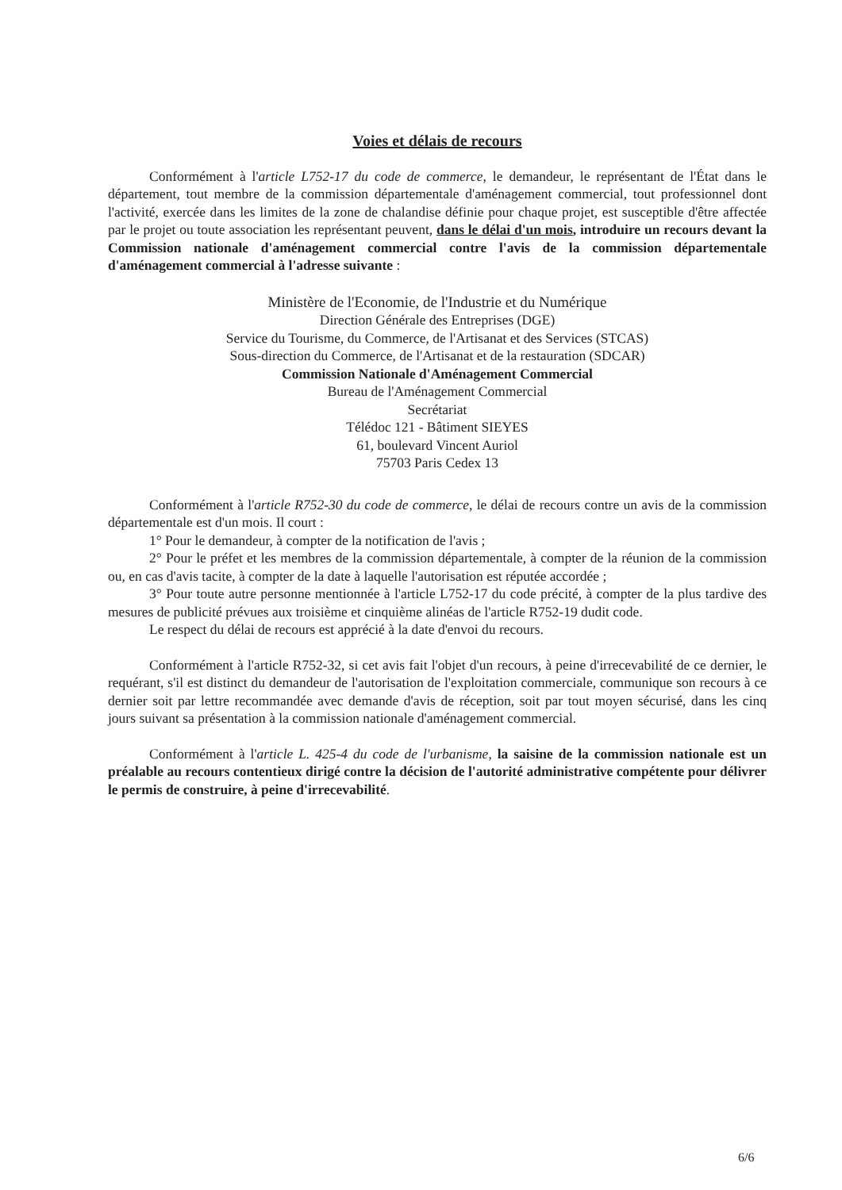Voies et délais de recours
Conformément à l'article L752-17 du code de commerce, le demandeur, le représentant de l'État dans le département, tout membre de la commission départementale d'aménagement commercial, tout professionnel dont l'activité, exercée dans les limites de la zone de chalandise définie pour chaque projet, est susceptible d'être affectée par le projet ou toute association les représentant peuvent, dans le délai d'un mois, introduire un recours devant la Commission nationale d'aménagement commercial contre l'avis de la commission départementale d'aménagement commercial à l'adresse suivante :
Ministère de l'Economie, de l'Industrie et du Numérique
Direction Générale des Entreprises (DGE)
Service du Tourisme, du Commerce, de l'Artisanat et des Services (STCAS)
Sous-direction du Commerce, de l'Artisanat et de la restauration (SDCAR)
Commission Nationale d'Aménagement Commercial
Bureau de l'Aménagement Commercial
Secrétariat
Télédoc 121 - Bâtiment SIEYES
61, boulevard Vincent Auriol
75703 Paris Cedex 13
Conformément à l'article R752-30 du code de commerce, le délai de recours contre un avis de la commission départementale est d'un mois. Il court :
1° Pour le demandeur, à compter de la notification de l'avis ;
2° Pour le préfet et les membres de la commission départementale, à compter de la réunion de la commission ou, en cas d'avis tacite, à compter de la date à laquelle l'autorisation est réputée accordée ;
3° Pour toute autre personne mentionnée à l'article L752-17 du code précité, à compter de la plus tardive des mesures de publicité prévues aux troisième et cinquième alinéas de l'article R752-19 dudit code.
Le respect du délai de recours est apprécié à la date d'envoi du recours.
Conformément à l'article R752-32, si cet avis fait l'objet d'un recours, à peine d'irrecevabilité de ce dernier, le requérant, s'il est distinct du demandeur de l'autorisation de l'exploitation commerciale, communique son recours à ce dernier soit par lettre recommandée avec demande d'avis de réception, soit par tout moyen sécurisé, dans les cinq jours suivant sa présentation à la commission nationale d'aménagement commercial.
Conformément à l'article L. 425-4 du code de l'urbanisme, la saisine de la commission nationale est un préalable au recours contentieux dirigé contre la décision de l'autorité administrative compétente pour délivrer le permis de construire, à peine d'irrecevabilité.
6/6